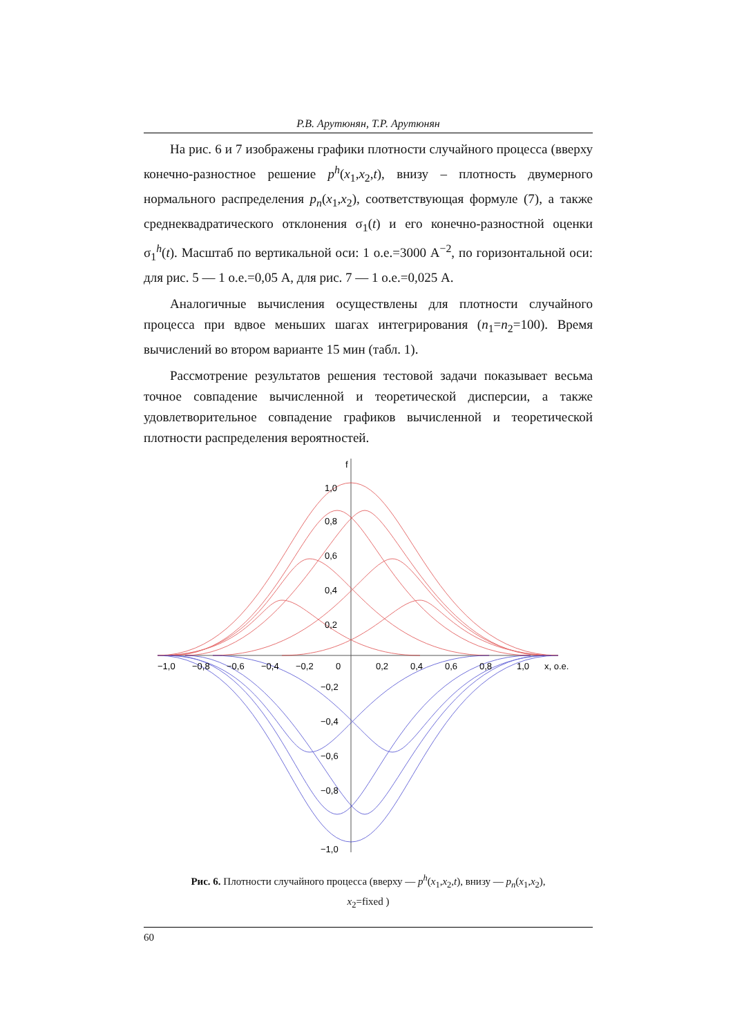Р.В. Арутюнян, Т.Р. Арутюнян
На рис. 6 и 7 изображены графики плотности случайного процесса (вверху конечно-разностное решение p<sup>h</sup>(x<sub>1</sub>,x<sub>2</sub>,t), внизу – плотность двумерного нормального распределения p<sub>n</sub>(x<sub>1</sub>,x<sub>2</sub>), соответствующая формуле (7), а также среднеквадратического отклонения σ<sub>1</sub>(t) и его конечно-разностной оценки σ<sub>1</sub><sup>h</sup>(t). Масштаб по вертикальной оси: 1 о.е.=3000 А<sup>−2</sup>, по горизонтальной оси: для рис. 5 — 1 о.е.=0,05 А, для рис. 7 — 1 о.е.=0,025 А.
Аналогичные вычисления осуществлены для плотности случайного процесса при вдвое меньших шагах интегрирования (n<sub>1</sub>=n<sub>2</sub>=100). Время вычислений во втором варианте 15 мин (табл. 1).
Рассмотрение результатов решения тестовой задачи показывает весьма точное совпадение вычисленной и теоретической дисперсии, а также удовлетворительное совпадение графиков вычисленной и теоретической плотности распределения вероятностей.
f
1,0
0,8
0,6
0,4
0,2
−1,0
−0,8
−0,6
−0,4
−0,2
0
0,2
0,4
0,6
0,8
1,0
x, о.е.
−0,2
−0,4
−0,6
−0,8
−1,0
Рис. 6. Плотности случайного процесса (вверху — p<sup>h</sup>(x<sub>1</sub>,x<sub>2</sub>,t), внизу — p<sub>n</sub>(x<sub>1</sub>,x<sub>2</sub>),
x<sub>2</sub>=fixed )
60